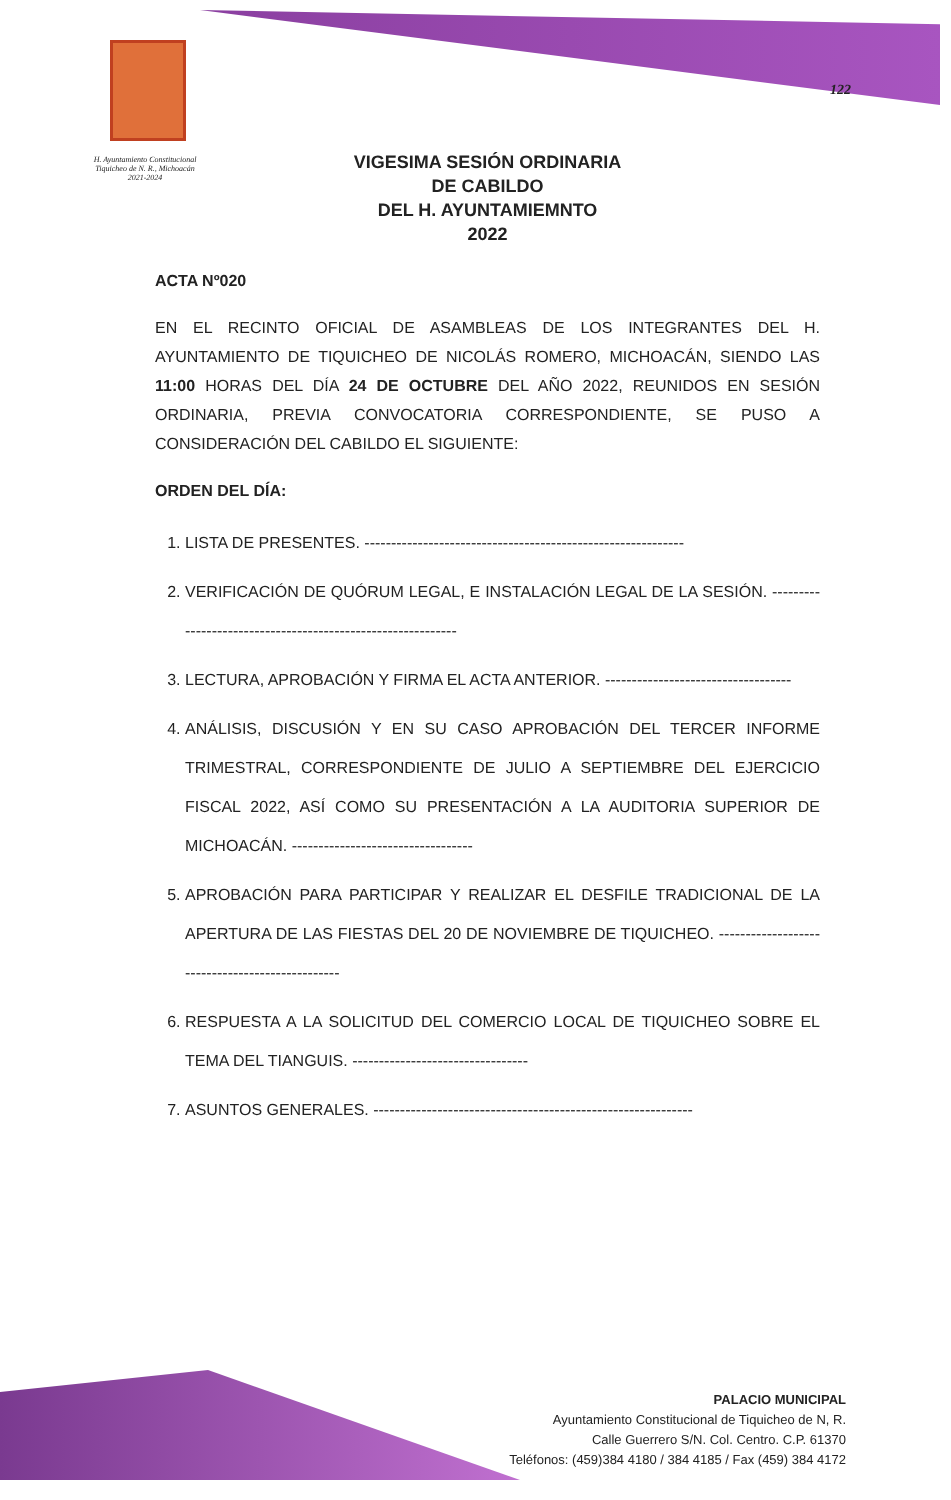H. Ayuntamiento Constitucional Tiquicheo de N. R., Michoacán 2021-2024
122
VIGESIMA SESIÓN ORDINARIA
DE CABILDO
DEL H. AYUNTAMIEMNTO
2022
ACTA Nº020
EN EL RECINTO OFICIAL DE ASAMBLEAS DE LOS INTEGRANTES DEL H. AYUNTAMIENTO DE TIQUICHEO DE NICOLÁS ROMERO, MICHOACÁN, SIENDO LAS 11:00 HORAS DEL DÍA 24 DE OCTUBRE DEL AÑO 2022, REUNIDOS EN SESIÓN ORDINARIA, PREVIA CONVOCATORIA CORRESPONDIENTE, SE PUSO A CONSIDERACIÓN DEL CABILDO EL SIGUIENTE:
ORDEN DEL DÍA:
1. LISTA DE PRESENTES. ------------------------------------------------------------
2. VERIFICACIÓN DE QUÓRUM LEGAL, E INSTALACIÓN LEGAL DE LA SESIÓN. ------------------------------------------------------------
3. LECTURA, APROBACIÓN Y FIRMA EL ACTA ANTERIOR. -----------------------------------
4. ANÁLISIS, DISCUSIÓN Y EN SU CASO APROBACIÓN DEL TERCER INFORME TRIMESTRAL, CORRESPONDIENTE DE JULIO A SEPTIEMBRE DEL EJERCICIO FISCAL 2022, ASÍ COMO SU PRESENTACIÓN A LA AUDITORIA SUPERIOR DE MICHOACÁN. ----------------------------------
5. APROBACIÓN PARA PARTICIPAR Y REALIZAR EL DESFILE TRADICIONAL DE LA APERTURA DE LAS FIESTAS DEL 20 DE NOVIEMBRE DE TIQUICHEO. ------------------------------------------------
6. RESPUESTA A LA SOLICITUD DEL COMERCIO LOCAL DE TIQUICHEO SOBRE EL TEMA DEL TIANGUIS. ---------------------------------
7. ASUNTOS GENERALES. ------------------------------------------------------------
PALACIO MUNICIPAL
Ayuntamiento Constitucional de Tiquicheo de N, R.
Calle Guerrero S/N. Col. Centro. C.P. 61370
Teléfonos: (459)384 4180 / 384 4185 / Fax (459) 384 4172